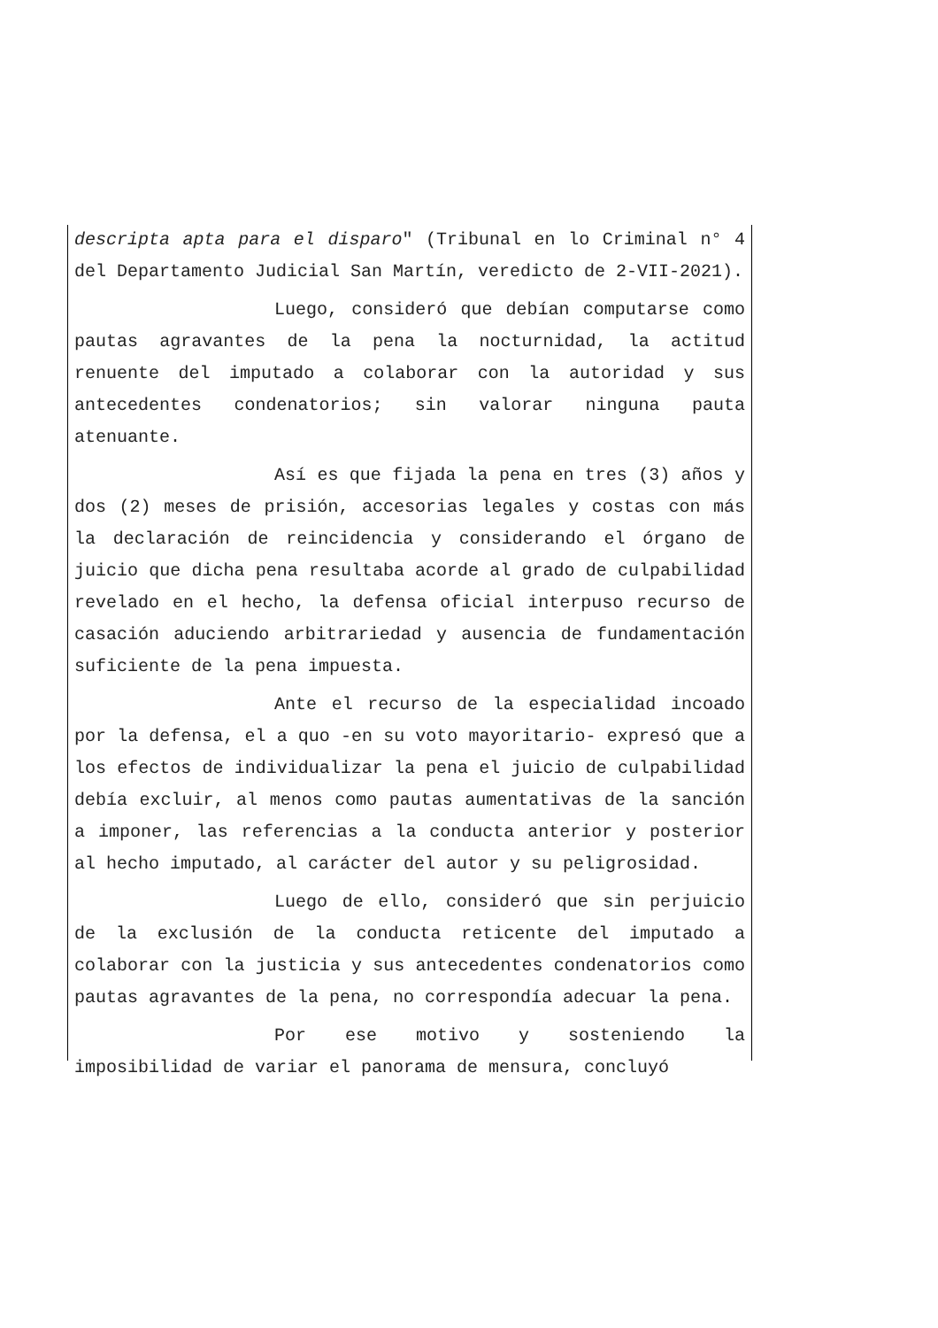descripta apta para el disparo" (Tribunal en lo Criminal n° 4 del Departamento Judicial San Martín, veredicto de 2-VII-2021).
Luego, consideró que debían computarse como pautas agravantes de la pena la nocturnidad, la actitud renuente del imputado a colaborar con la autoridad y sus antecedentes condenatorios; sin valorar ninguna pauta atenuante.
Así es que fijada la pena en tres (3) años y dos (2) meses de prisión, accesorias legales y costas con más la declaración de reincidencia y considerando el órgano de juicio que dicha pena resultaba acorde al grado de culpabilidad revelado en el hecho, la defensa oficial interpuso recurso de casación aduciendo arbitrariedad y ausencia de fundamentación suficiente de la pena impuesta.
Ante el recurso de la especialidad incoado por la defensa, el a quo -en su voto mayoritario- expresó que a los efectos de individualizar la pena el juicio de culpabilidad debía excluir, al menos como pautas aumentativas de la sanción a imponer, las referencias a la conducta anterior y posterior al hecho imputado, al carácter del autor y su peligrosidad.
Luego de ello, consideró que sin perjuicio de la exclusión de la conducta reticente del imputado a colaborar con la justicia y sus antecedentes condenatorios como pautas agravantes de la pena, no correspondía adecuar la pena.
Por ese motivo y sosteniendo la imposibilidad de variar el panorama de mensura, concluyó